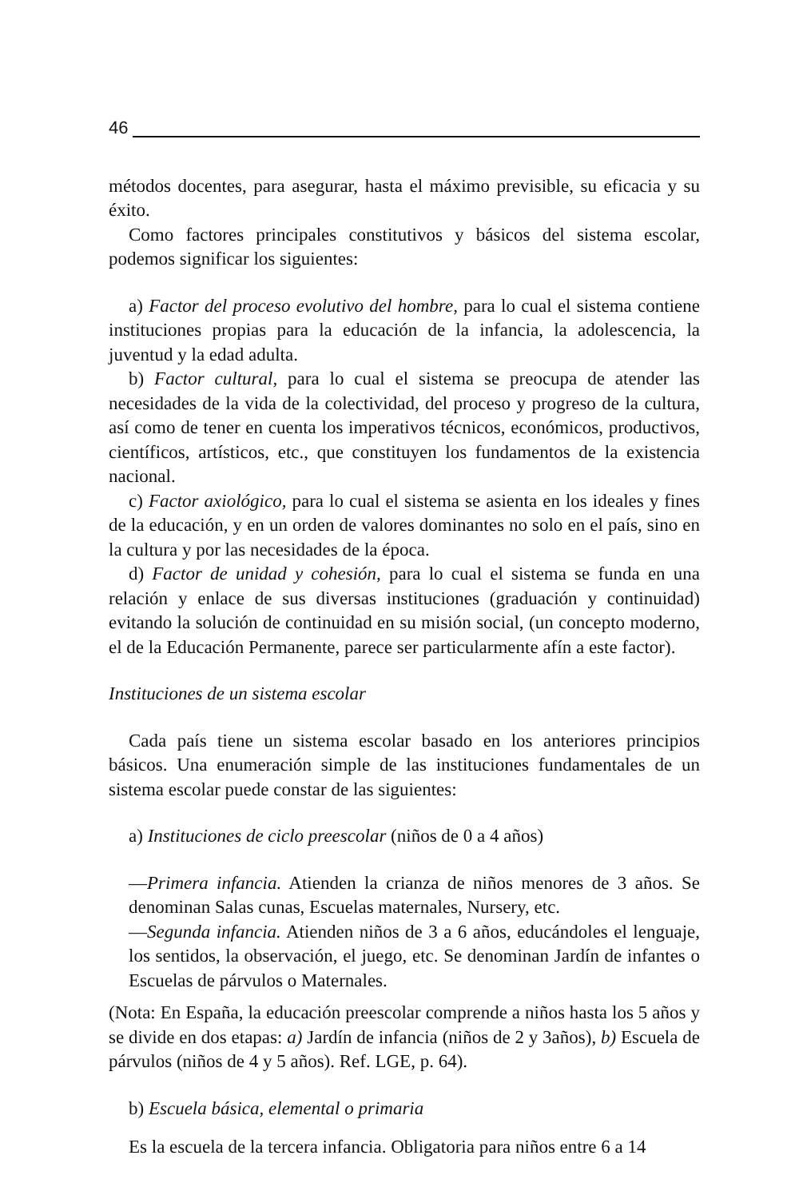46
métodos docentes, para asegurar, hasta el máximo previsible, su eficacia y su éxito.
Como factores principales constitutivos y básicos del sistema escolar, podemos significar los siguientes:
a) Factor del proceso evolutivo del hombre, para lo cual el sistema contiene instituciones propias para la educación de la infancia, la adolescencia, la juventud y la edad adulta.
b) Factor cultural, para lo cual el sistema se preocupa de atender las necesidades de la vida de la colectividad, del proceso y progreso de la cultura, así como de tener en cuenta los imperativos técnicos, económicos, productivos, científicos, artísticos, etc., que constituyen los fundamentos de la existencia nacional.
c) Factor axiológico, para lo cual el sistema se asienta en los ideales y fines de la educación, y en un orden de valores dominantes no solo en el país, sino en la cultura y por las necesidades de la época.
d) Factor de unidad y cohesión, para lo cual el sistema se funda en una relación y enlace de sus diversas instituciones (graduación y continuidad) evitando la solución de continuidad en su misión social, (un concepto moderno, el de la Educación Permanente, parece ser particularmente afín a este factor).
Instituciones de un sistema escolar
Cada país tiene un sistema escolar basado en los anteriores principios básicos. Una enumeración simple de las instituciones fundamentales de un sistema escolar puede constar de las siguientes:
a) Instituciones de ciclo preescolar (niños de 0 a 4 años)
—Primera infancia. Atienden la crianza de niños menores de 3 años. Se denominan Salas cunas, Escuelas maternales, Nursery, etc.
—Segunda infancia. Atienden niños de 3 a 6 años, educándoles el lenguaje, los sentidos, la observación, el juego, etc. Se denominan Jardín de infantes o Escuelas de párvulos o Maternales.
(Nota: En España, la educación preescolar comprende a niños hasta los 5 años y se divide en dos etapas: a) Jardín de infancia (niños de 2 y 3años), b) Escuela de párvulos (niños de 4 y 5 años). Ref. LGE, p. 64).
b) Escuela básica, elemental o primaria
Es la escuela de la tercera infancia. Obligatoria para niños entre 6 a 14